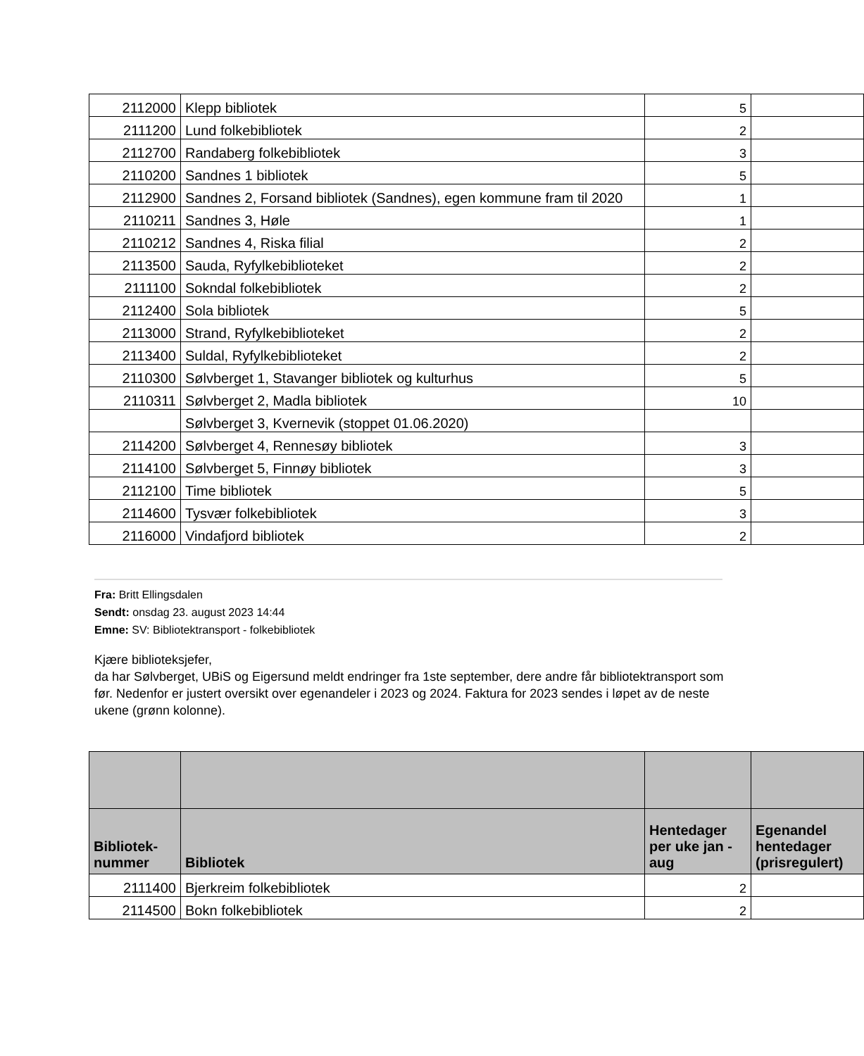| 2112000 | Klepp bibliotek | 5 | |
| 2111200 | Lund folkebibliotek | 2 | |
| 2112700 | Randaberg folkebibliotek | 3 | |
| 2110200 | Sandnes 1 bibliotek | 5 | |
| 2112900 | Sandnes 2, Forsand bibliotek (Sandnes), egen kommune fram til 2020 | 1 | |
| 2110211 | Sandnes 3, Høle | 1 | |
| 2110212 | Sandnes 4, Riska filial | 2 | |
| 2113500 | Sauda, Ryfylkebiblioteket | 2 | |
| 2111100 | Sokndal folkebibliotek | 2 | |
| 2112400 | Sola bibliotek | 5 | |
| 2113000 | Strand, Ryfylkebiblioteket | 2 | |
| 2113400 | Suldal, Ryfylkebiblioteket | 2 | |
| 2110300 | Sølvberget 1, Stavanger bibliotek og kulturhus | 5 | |
| 2110311 | Sølvberget 2, Madla bibliotek | 10 | |
| | Sølvberget 3, Kvernevik (stoppet 01.06.2020) | | |
| 2114200 | Sølvberget 4, Rennesøy bibliotek | 3 | |
| 2114100 | Sølvberget 5, Finnøy bibliotek | 3 | |
| 2112100 | Time bibliotek | 5 | |
| 2114600 | Tysvær folkebibliotek | 3 | |
| 2116000 | Vindafjord bibliotek | 2 | |
Fra: Britt Ellingsdalen
Sendt: onsdag 23. august 2023 14:44
Emne: SV: Bibliotektransport - folkebibliotek
Kjære biblioteksjefer,
da har Sølvberget, UBiS og Eigersund meldt endringer fra 1ste september, dere andre får bibliotektransport som før. Nedenfor er justert oversikt over egenandeler i 2023 og 2024. Faktura for 2023 sendes i løpet av de neste ukene (grønn kolonne).
| Bibliotek- nummer | Bibliotek | Hentedager per uke jan - aug | Egenandel hentedager (prisregulert) |
| --- | --- | --- | --- |
| 2111400 | Bjerkreim folkebibliotek | 2 | |
| 2114500 | Bokn folkebibliotek | 2 | |